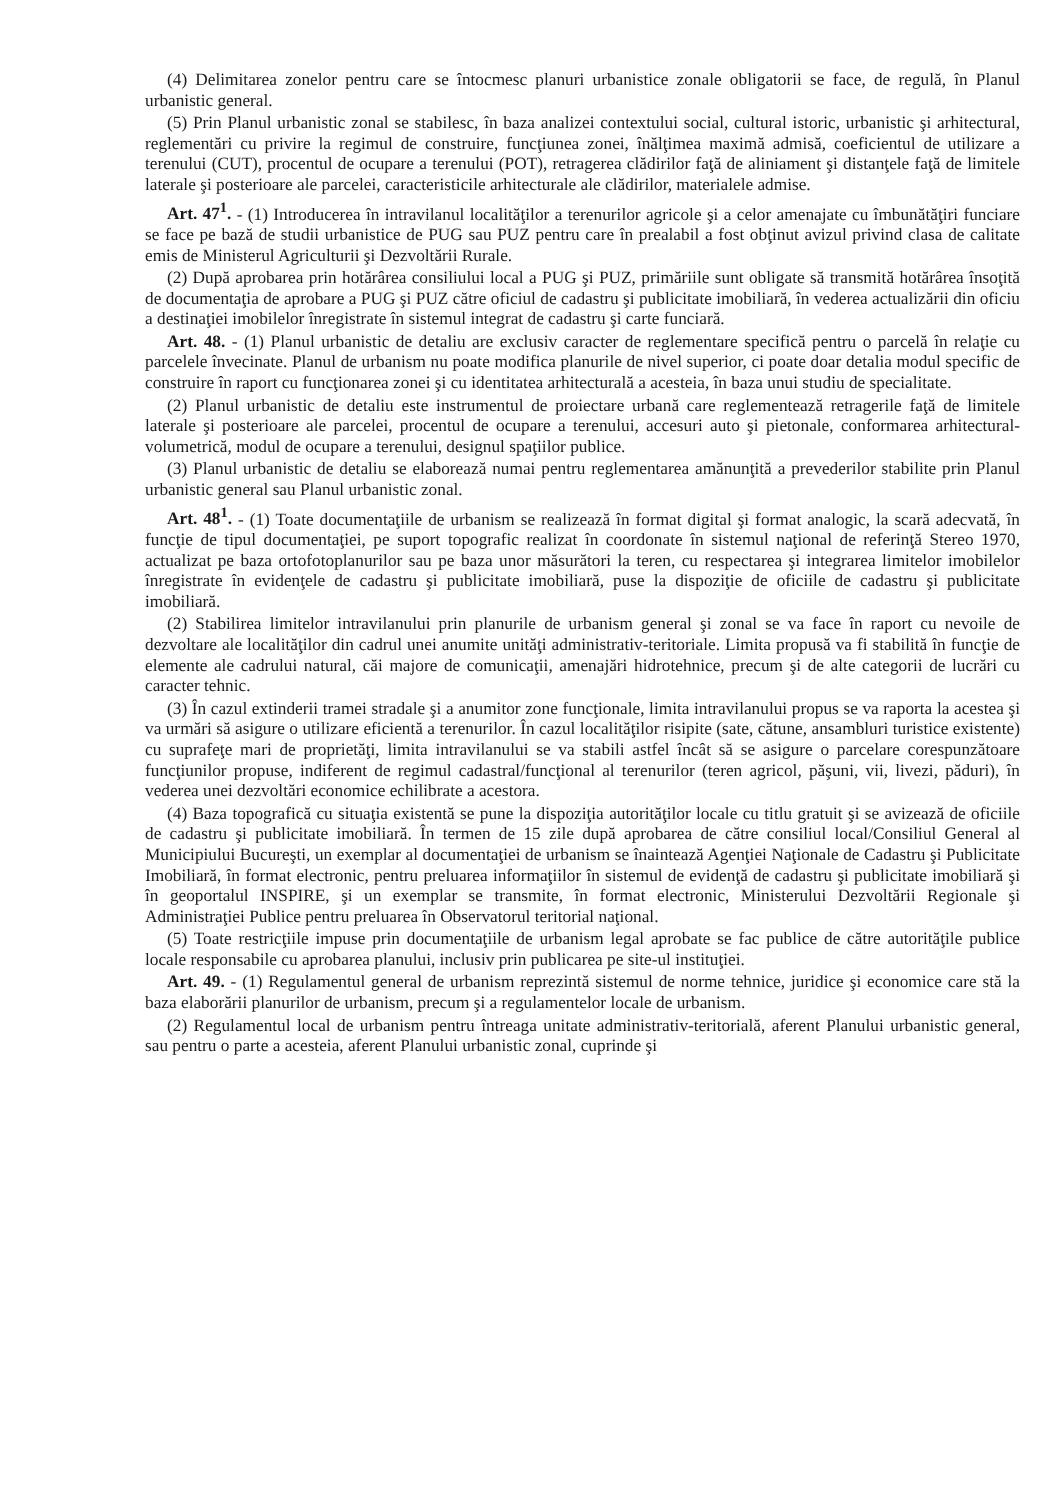(4) Delimitarea zonelor pentru care se întocmesc planuri urbanistice zonale obligatorii se face, de regulă, în Planul urbanistic general.
(5) Prin Planul urbanistic zonal se stabilesc, în baza analizei contextului social, cultural istoric, urbanistic şi arhitectural, reglementări cu privire la regimul de construire, funcţiunea zonei, înălţimea maximă admisă, coeficientul de utilizare a terenului (CUT), procentul de ocupare a terenului (POT), retragerea clădirilor faţă de aliniament şi distanţele faţă de limitele laterale şi posterioare ale parcelei, caracteristicile arhitecturale ale clădirilor, materialele admise.
Art. 47<sup>1</sup>. - (1) Introducerea în intravilanul localităţilor a terenurilor agricole şi a celor amenajate cu îmbunătăţiri funciare se face pe bază de studii urbanistice de PUG sau PUZ pentru care în prealabil a fost obţinut avizul privind clasa de calitate emis de Ministerul Agriculturii şi Dezvoltării Rurale.
(2) După aprobarea prin hotărârea consiliului local a PUG şi PUZ, primăriile sunt obligate să transmită hotărârea însoţită de documentaţia de aprobare a PUG şi PUZ către oficiul de cadastru şi publicitate imobiliară, în vederea actualizării din oficiu a destinaţiei imobilelor înregistrate în sistemul integrat de cadastru şi carte funciară.
Art. 48. - (1) Planul urbanistic de detaliu are exclusiv caracter de reglementare specifică pentru o parcelă în relaţie cu parcelele învecinate. Planul de urbanism nu poate modifica planurile de nivel superior, ci poate doar detalia modul specific de construire în raport cu funcţionarea zonei şi cu identitatea arhitecturală a acesteia, în baza unui studiu de specialitate.
(2) Planul urbanistic de detaliu este instrumentul de proiectare urbană care reglementează retragerile faţă de limitele laterale şi posterioare ale parcelei, procentul de ocupare a terenului, accesuri auto şi pietonale, conformarea arhitectural-volumetrică, modul de ocupare a terenului, designul spaţiilor publice.
(3) Planul urbanistic de detaliu se elaborează numai pentru reglementarea amănunţită a prevederilor stabilite prin Planul urbanistic general sau Planul urbanistic zonal.
Art. 48<sup>1</sup>. - (1) Toate documentaţiile de urbanism se realizează în format digital şi format analogic, la scară adecvată, în funcţie de tipul documentaţiei, pe suport topografic realizat în coordonate în sistemul naţional de referinţă Stereo 1970, actualizat pe baza ortofotoplanurilor sau pe baza unor măsurători la teren, cu respectarea şi integrarea limitelor imobilelor înregistrate în evidenţele de cadastru şi publicitate imobiliară, puse la dispoziţie de oficiile de cadastru şi publicitate imobiliară.
(2) Stabilirea limitelor intravilanului prin planurile de urbanism general şi zonal se va face în raport cu nevoile de dezvoltare ale localităţilor din cadrul unei anumite unităţi administrativ-teritoriale. Limita propusă va fi stabilită în funcţie de elemente ale cadrului natural, căi majore de comunicaţii, amenajări hidrotehnice, precum şi de alte categorii de lucrări cu caracter tehnic.
(3) În cazul extinderii tramei stradale şi a anumitor zone funcţionale, limita intravilanului propus se va raporta la acestea şi va urmări să asigure o utilizare eficientă a terenurilor. În cazul localităţilor risipite (sate, cătune, ansambluri turistice existente) cu suprafeţe mari de proprietăţi, limita intravilanului se va stabili astfel încât să se asigure o parcelare corespunzătoare funcţiunilor propuse, indiferent de regimul cadastral/funcţional al terenurilor (teren agricol, păşuni, vii, livezi, păduri), în vederea unei dezvoltări economice echilibrate a acestora.
(4) Baza topografică cu situaţia existentă se pune la dispoziţia autorităţilor locale cu titlu gratuit şi se avizează de oficiile de cadastru şi publicitate imobiliară. În termen de 15 zile după aprobarea de către consiliul local/Consiliul General al Municipiului Bucureşti, un exemplar al documentaţiei de urbanism se înaintează Agenţiei Naţionale de Cadastru şi Publicitate Imobiliară, în format electronic, pentru preluarea informaţiilor în sistemul de evidenţă de cadastru şi publicitate imobiliară şi în geoportalul INSPIRE, şi un exemplar se transmite, în format electronic, Ministerului Dezvoltării Regionale şi Administraţiei Publice pentru preluarea în Observatorul teritorial naţional.
(5) Toate restricţiile impuse prin documentaţiile de urbanism legal aprobate se fac publice de către autorităţile publice locale responsabile cu aprobarea planului, inclusiv prin publicarea pe site-ul instituţiei.
Art. 49. - (1) Regulamentul general de urbanism reprezintă sistemul de norme tehnice, juridice şi economice care stă la baza elaborării planurilor de urbanism, precum şi a regulamentelor locale de urbanism.
(2) Regulamentul local de urbanism pentru întreaga unitate administrativ-teritorială, aferent Planului urbanistic general, sau pentru o parte a acesteia, aferent Planului urbanistic zonal, cuprinde şi